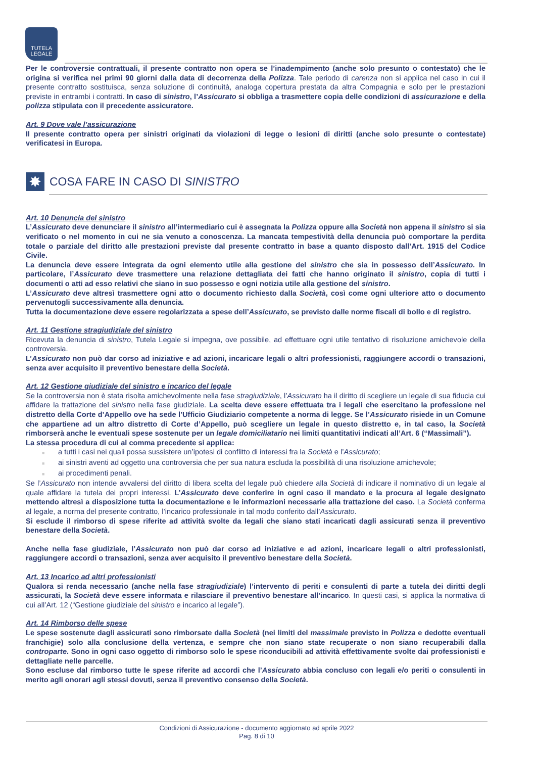TUTELA
LEGALE
Per le controversie contrattuali, il presente contratto non opera se l’inadempimento (anche solo presunto o contestato) che le origina si verifica nei primi 90 giorni dalla data di decorrenza della Polizza. Tale periodo di carenza non si applica nel caso in cui il presente contratto sostituisca, senza soluzione di continuità, analoga copertura prestata da altra Compagnia e solo per le prestazioni previste in entrambi i contratti. In caso di sinistro, l’Assicurato si obbliga a trasmettere copia delle condizioni di assicurazione e della polizza stipulata con il precedente assicuratore.
Art. 9 Dove vale l’assicurazione
Il presente contratto opera per sinistri originati da violazioni di legge o lesioni di diritti (anche solo presunte o contestate) verificatesi in Europa.
✸
COSA FARE IN CASO DI SINISTRO
Art. 10 Denuncia del sinistro
L’Assicurato deve denunciare il sinistro all’intermediario cui è assegnata la Polizza oppure alla Società non appena il sinistro si sia verificato o nel momento in cui ne sia venuto a conoscenza. La mancata tempestività della denuncia può comportare la perdita totale o parziale del diritto alle prestazioni previste dal presente contratto in base a quanto disposto dall’Art. 1915 del Codice Civile.
La denuncia deve essere integrata da ogni elemento utile alla gestione del sinistro che sia in possesso dell’Assicurato. In particolare, l’Assicurato deve trasmettere una relazione dettagliata dei fatti che hanno originato il sinistro, copia di tutti i documenti o atti ad esso relativi che siano in suo possesso e ogni notizia utile alla gestione del sinistro.
L’Assicurato deve altresì trasmettere ogni atto o documento richiesto dalla Società, così come ogni ulteriore atto o documento pervenutogli successivamente alla denuncia.
Tutta la documentazione deve essere regolarizzata a spese dell’Assicurato, se previsto dalle norme fiscali di bollo e di registro.
Art. 11 Gestione stragiudiziale del sinistro
Ricevuta la denuncia di sinistro, Tutela Legale si impegna, ove possibile, ad effettuare ogni utile tentativo di risoluzione amichevole della controversia.
L’Assicurato non può dar corso ad iniziative e ad azioni, incaricare legali o altri professionisti, raggiungere accordi o transazioni, senza aver acquisito il preventivo benestare della Società.
Art. 12 Gestione giudiziale del sinistro e incarico del legale
Se la controversia non è stata risolta amichevolmente nella fase stragiudiziale, l’Assicurato ha il diritto di scegliere un legale di sua fiducia cui affidare la trattazione del sinistro nella fase giudiziale. La scelta deve essere effettuata tra i legali che esercitano la professione nel distretto della Corte d’Appello ove ha sede l’Ufficio Giudiziario competente a norma di legge. Se l’Assicurato risiede in un Comune che appartiene ad un altro distretto di Corte d’Appello, può scegliere un legale in questo distretto e, in tal caso, la Società rimborserà anche le eventuali spese sostenute per un legale domiciliatario nei limiti quantitativi indicati all’Art. 6 (“Massimali”).
La stessa procedura di cui al comma precedente si applica:
■ a tutti i casi nei quali possa sussistere un’ipotesi di conflitto di interessi fra la Società e l’Assicurato;
■ ai sinistri aventi ad oggetto una controversia che per sua natura escluda la possibilità di una risoluzione amichevole;
■ ai procedimenti penali.
Se l’Assicurato non intende avvalersi del diritto di libera scelta del legale può chiedere alla Società di indicare il nominativo di un legale al quale affidare la tutela dei propri interessi. L’Assicurato deve conferire in ogni caso il mandato e la procura al legale designato mettendo altresì a disposizione tutta la documentazione e le informazioni necessarie alla trattazione del caso. La Società conferma al legale, a norma del presente contratto, l’incarico professionale in tal modo conferito dall’Assicurato.
Si esclude il rimborso di spese riferite ad attività svolte da legali che siano stati incaricati dagli assicurati senza il preventivo benestare della Società.
Anche nella fase giudiziale, l’Assicurato non può dar corso ad iniziative e ad azioni, incaricare legali o altri professionisti, raggiungere accordi o transazioni, senza aver acquisito il preventivo benestare della Società.
Art. 13 Incarico ad altri professionisti
Qualora si renda necessario (anche nella fase stragiudiziale) l’intervento di periti e consulenti di parte a tutela dei diritti degli assicurati, la Società deve essere informata e rilasciare il preventivo benestare all’incarico. In questi casi, si applica la normativa di cui all’Art. 12 (“Gestione giudiziale del sinistro e incarico al legale”).
Art. 14 Rimborso delle spese
Le spese sostenute dagli assicurati sono rimborsate dalla Società (nei limiti del massimale previsto in Polizza e dedotte eventuali franchigie) solo alla conclusione della vertenza, e sempre che non siano state recuperate o non siano recuperabili dalla controparte. Sono in ogni caso oggetto di rimborso solo le spese riconducibili ad attività effettivamente svolte dai professionisti e dettagliate nelle parcelle.
Sono escluse dal rimborso tutte le spese riferite ad accordi che l’Assicurato abbia concluso con legali e/o periti o consulenti in merito agli onorari agli stessi dovuti, senza il preventivo consenso della Società.
Condizioni di Assicurazione - documento aggiornato ad aprile 2022
Pag. 8 di 10